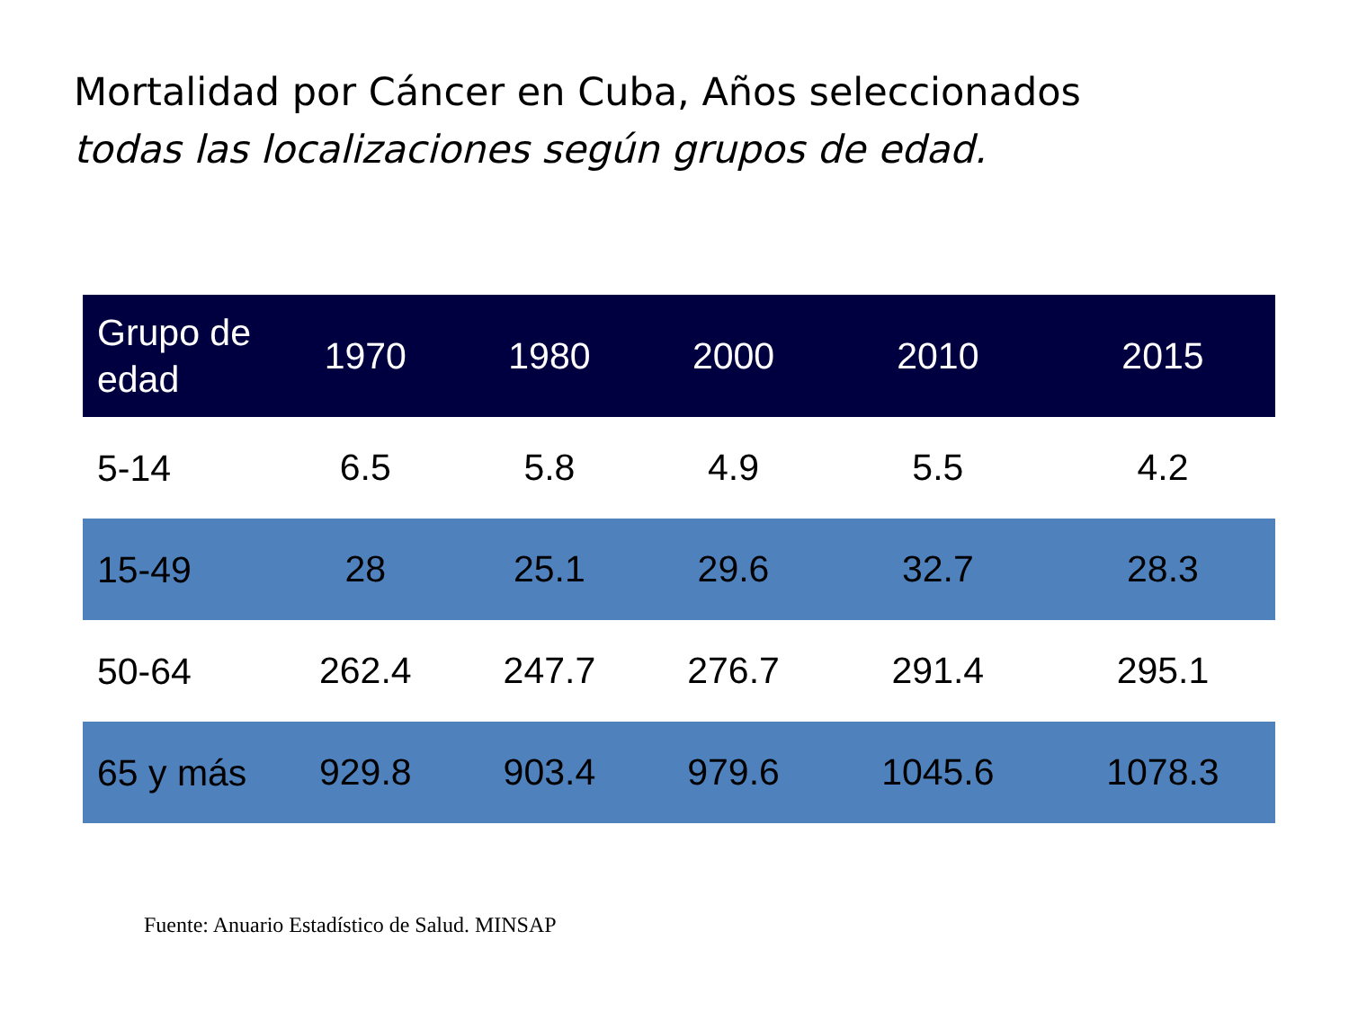Mortalidad por Cáncer en Cuba, Años seleccionados
todas las localizaciones según grupos de edad.
| Grupo de edad | 1970 | 1980 | 2000 | 2010 | 2015 |
| --- | --- | --- | --- | --- | --- |
| 5-14 | 6.5 | 5.8 | 4.9 | 5.5 | 4.2 |
| 15-49 | 28 | 25.1 | 29.6 | 32.7 | 28.3 |
| 50-64 | 262.4 | 247.7 | 276.7 | 291.4 | 295.1 |
| 65 y más | 929.8 | 903.4 | 979.6 | 1045.6 | 1078.3 |
Fuente: Anuario Estadístico de Salud. MINSAP